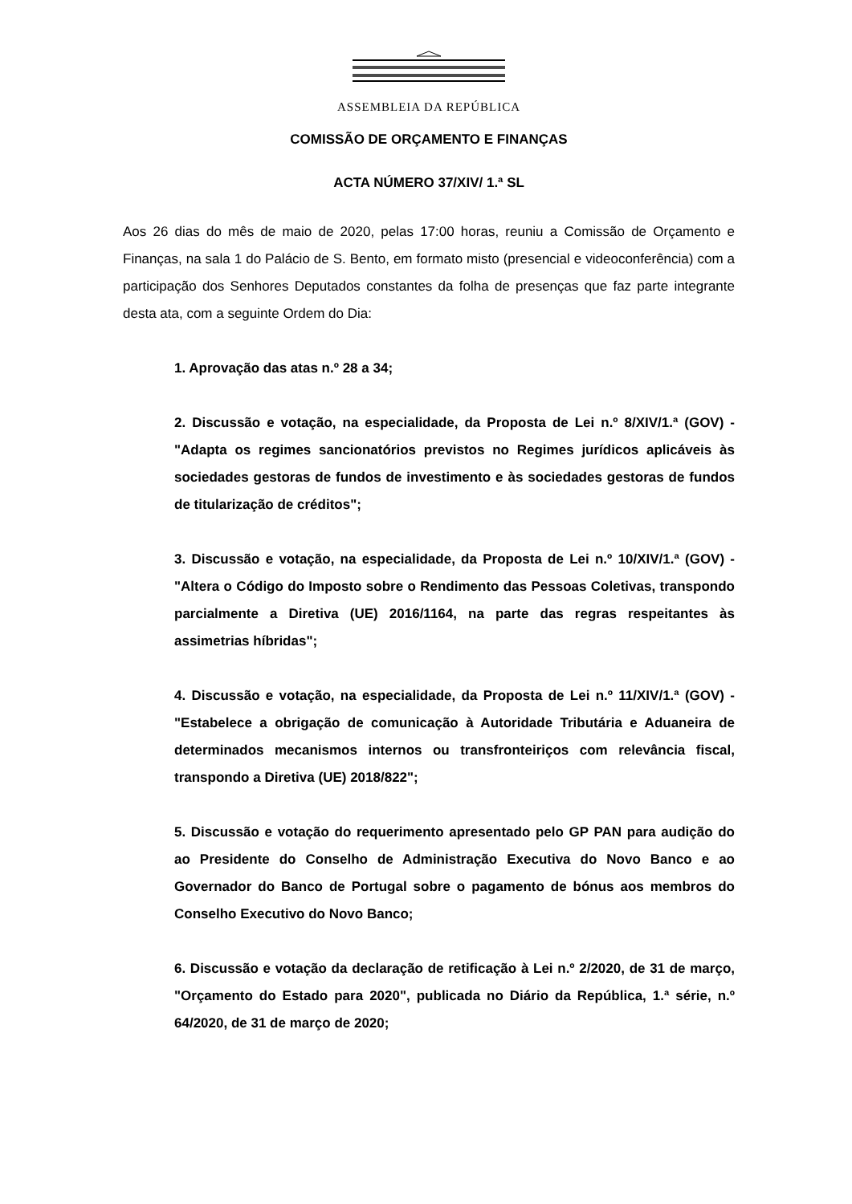ASSEMBLEIA DA REPÚBLICA
COMISSÃO DE ORÇAMENTO E FINANÇAS
ACTA NÚMERO 37/XIV/ 1.ª SL
Aos 26 dias do mês de maio de 2020, pelas 17:00 horas, reuniu a Comissão de Orçamento e Finanças, na sala 1 do Palácio de S. Bento, em formato misto (presencial e videoconferência) com a participação dos Senhores Deputados constantes da folha de presenças que faz parte integrante desta ata, com a seguinte Ordem do Dia:
1. Aprovação das atas n.º 28 a 34;
2. Discussão e votação, na especialidade, da Proposta de Lei n.º 8/XIV/1.ª (GOV) - "Adapta os regimes sancionatórios previstos no Regimes jurídicos aplicáveis às sociedades gestoras de fundos de investimento e às sociedades gestoras de fundos de titularização de créditos";
3. Discussão e votação, na especialidade, da Proposta de Lei n.º 10/XIV/1.ª (GOV) - "Altera o Código do Imposto sobre o Rendimento das Pessoas Coletivas, transpondo parcialmente a Diretiva (UE) 2016/1164, na parte das regras respeitantes às assimetrias híbridas";
4. Discussão e votação, na especialidade, da Proposta de Lei n.º 11/XIV/1.ª (GOV) - "Estabelece a obrigação de comunicação à Autoridade Tributária e Aduaneira de determinados mecanismos internos ou transfronteiriços com relevância fiscal, transpondo a Diretiva (UE) 2018/822";
5. Discussão e votação do requerimento apresentado pelo GP PAN para audição do ao Presidente do Conselho de Administração Executiva do Novo Banco e ao Governador do Banco de Portugal sobre o pagamento de bónus aos membros do Conselho Executivo do Novo Banco;
6. Discussão e votação da declaração de retificação à Lei n.º 2/2020, de 31 de março, "Orçamento do Estado para 2020", publicada no Diário da República, 1.ª série, n.º 64/2020, de 31 de março de 2020;